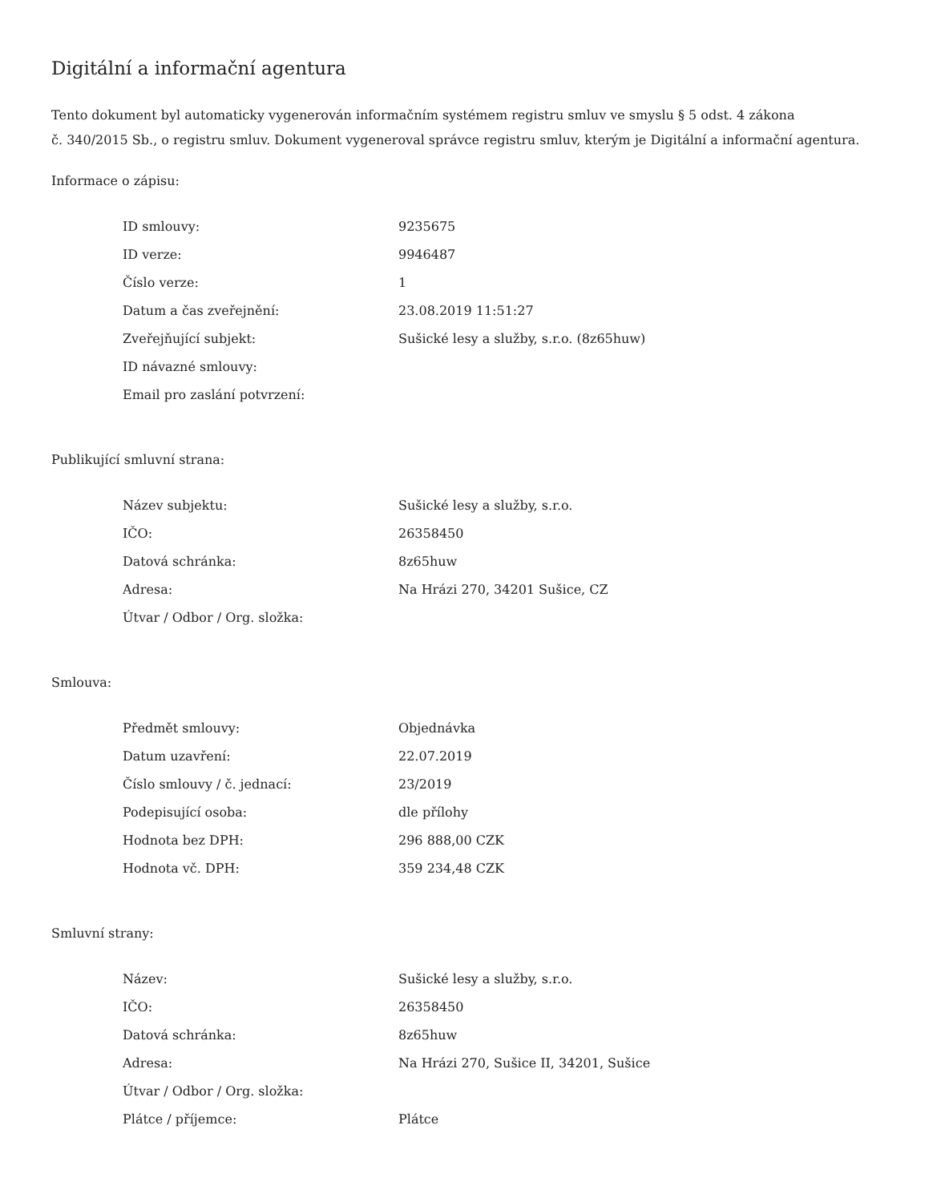Digitální a informační agentura
Tento dokument byl automaticky vygenerován informačním systémem registru smluv ve smyslu § 5 odst. 4 zákona
č. 340/2015 Sb., o registru smluv. Dokument vygeneroval správce registru smluv, kterým je Digitální a informační agentura.
Informace o zápisu:
| ID smlouvy: | 9235675 |
| ID verze: | 9946487 |
| Číslo verze: | 1 |
| Datum a čas zveřejnění: | 23.08.2019 11:51:27 |
| Zveřejňující subjekt: | Sušické lesy a služby, s.r.o. (8z65huw) |
| ID návazné smlouvy: | |
| Email pro zaslání potvrzení: | |
Publikující smluvní strana:
| Název subjektu: | Sušické lesy a služby, s.r.o. |
| IČO: | 26358450 |
| Datová schránka: | 8z65huw |
| Adresa: | Na Hrázi 270, 34201 Sušice, CZ |
| Útvar / Odbor / Org. složka: | |
Smlouva:
| Předmět smlouvy: | Objednávka |
| Datum uzavření: | 22.07.2019 |
| Číslo smlouvy / č. jednací: | 23/2019 |
| Podepisující osoba: | dle přílohy |
| Hodnota bez DPH: | 296 888,00 CZK |
| Hodnota vč. DPH: | 359 234,48 CZK |
Smluvní strany:
| Název: | Sušické lesy a služby, s.r.o. |
| IČO: | 26358450 |
| Datová schránka: | 8z65huw |
| Adresa: | Na Hrázi 270, Sušice II, 34201, Sušice |
| Útvar / Odbor / Org. složka: | |
| Plátce / příjemce: | Plátce |